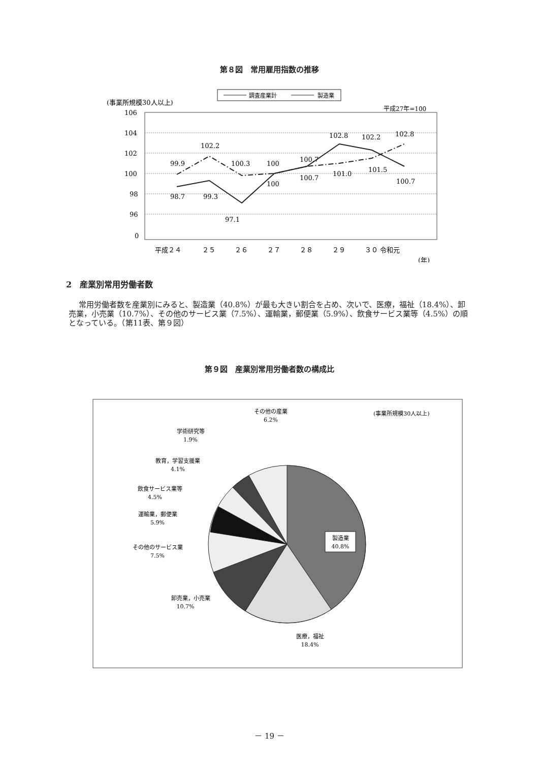第８図　常用雇用指数の推移
調査産業計
製造業
(事業所規模30人以上)
平成27年=100
106
104
102
100
98
96
0
99.9
102.2
100.3
100
100.7
102.8
102.2
102.8
98.7
99.3
97.1
100
100.7
101.0
101.5
100.7
平成２４
２５
２６
２７
２８
２９
３０ 令和元
(年)
2　産業別常用労働者数
常用労働者数を産業別にみると、製造業（40.8%）が最も大きい割合を占め、次いで、医療，福祉（18.4%）、卸売業，小売業（10.7%）、その他のサービス業（7.5%）、運輸業，郵便業（5.9%）、飲食サービス業等（4.5%）の順となっている。（第11表、第９図）
第９図　産業別常用労働者数の構成比
(事業所規模30人以上)
製造業
40.8%
医療，福祉
18.4%
卸売業，小売業
10.7%
その他のサービス業
7.5%
運輸業，郵便業
5.9%
飲食サービス業等
4.5%
教育，学習支援業
4.1%
学術研究等
1.9%
その他の産業
6.2%
－ 19 －